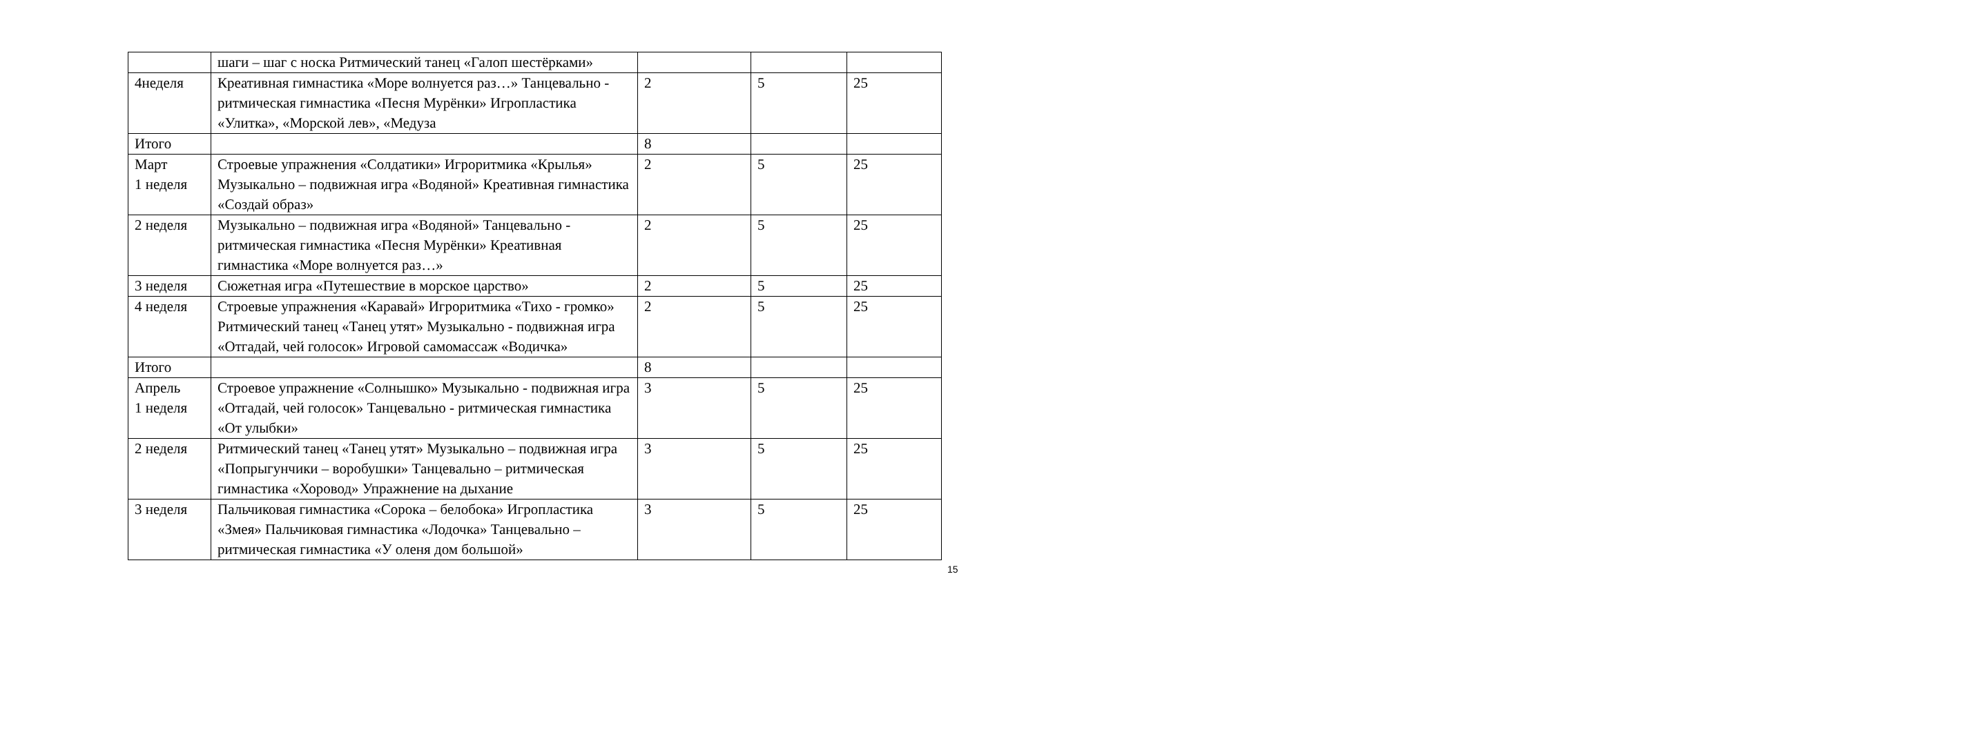| | шаги – шаг с носка Ритмический танец «Галоп шестёрками» | | | |
| 4неделя | Креативная гимнастика «Море волнуется раз…» Танцевально - ритмическая гимнастика «Песня Мурёнки» Игропластика «Улитка», «Морской лев», «Медуза | 2 | 5 | 25 |
| Итого | | 8 | | |
| Март 1 неделя | Строевые упражнения «Солдатики» Игроритмика «Крылья» Музыкально – подвижная игра «Водяной» Креативная гимнастика «Создай образ» | 2 | 5 | 25 |
| 2 неделя | Музыкально – подвижная игра «Водяной» Танцевально - ритмическая гимнастика «Песня Мурёнки» Креативная гимнастика «Море волнуется раз…» | 2 | 5 | 25 |
| 3 неделя | Сюжетная игра «Путешествие в морское царство» | 2 | 5 | 25 |
| 4 неделя | Строевые упражнения «Каравай» Игроритмика «Тихо - громко» Ритмический танец «Танец утят» Музыкально - подвижная игра «Отгадай, чей голосок» Игровой самомассаж «Водичка» | 2 | 5 | 25 |
| Итого | | 8 | | |
| Апрель 1 неделя | Строевое упражнение «Солнышко» Музыкально - подвижная игра «Отгадай, чей голосок» Танцевально - ритмическая гимнастика «От улыбки» | 3 | 5 | 25 |
| 2 неделя | Ритмический танец «Танец утят» Музыкально – подвижная игра «Попрыгунчики – воробушки» Танцевально – ритмическая гимнастика «Хоровод» Упражнение на дыхание | 3 | 5 | 25 |
| 3 неделя | Пальчиковая гимнастика «Сорока – белобока» Игропластика «Змея» Пальчиковая гимнастика «Лодочка» Танцевально – ритмическая гимнастика «У оленя дом большой» | 3 | 5 | 25 |
15